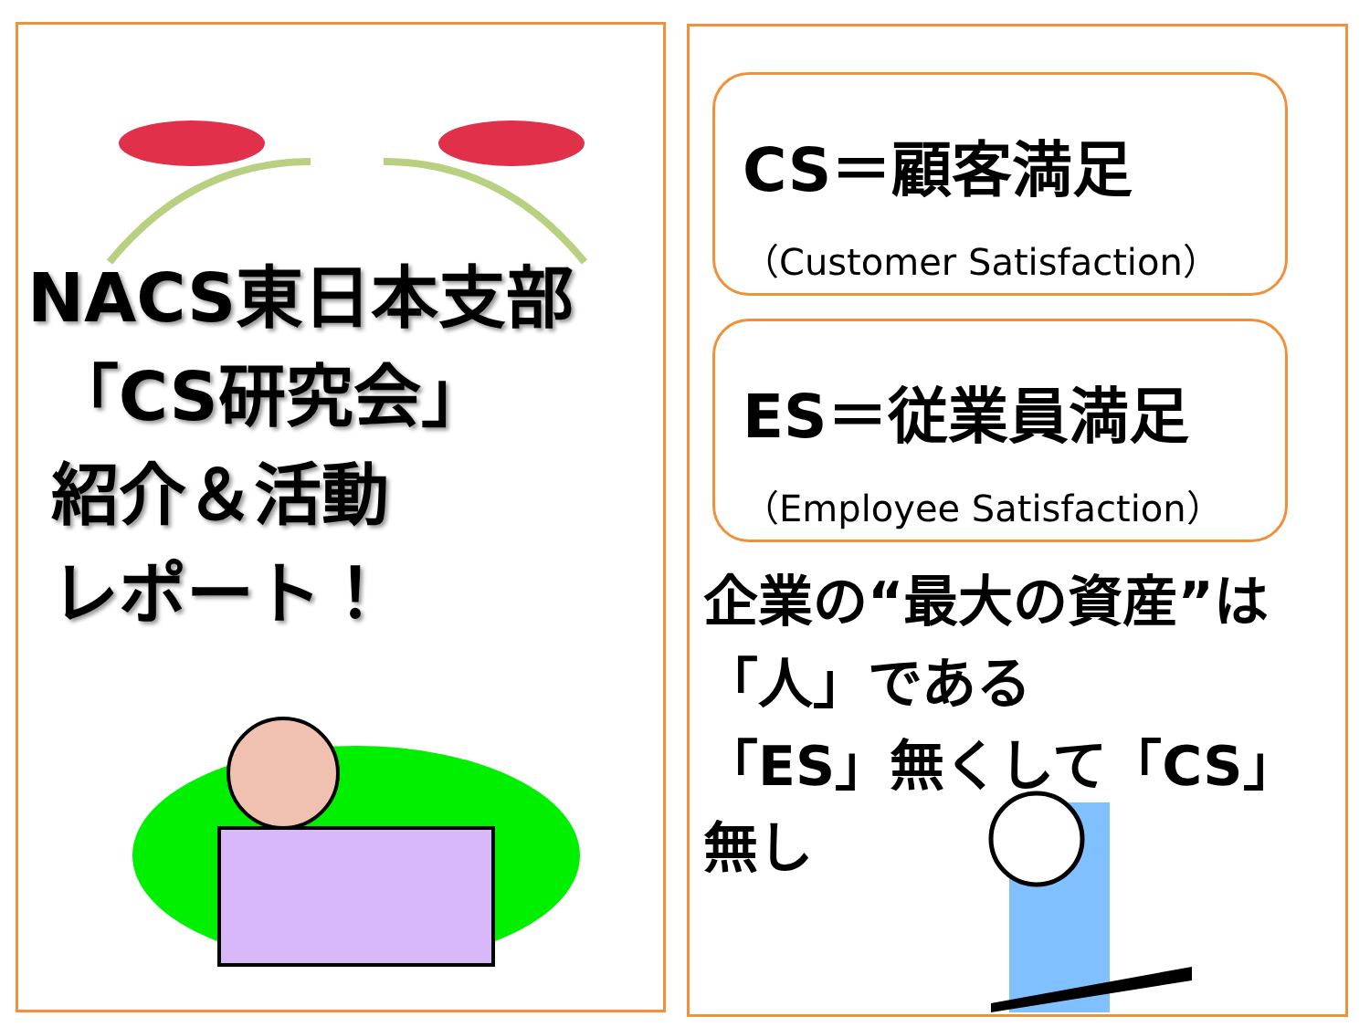NACS東日本支部
「CS研究会」
紹介＆活動
レポート！
CS＝顧客満足
（Customer Satisfaction）
ES＝従業員満足
（Employee Satisfaction）
企業の“最大の資産”は
「人」である
「ES」無くして「CS」無し